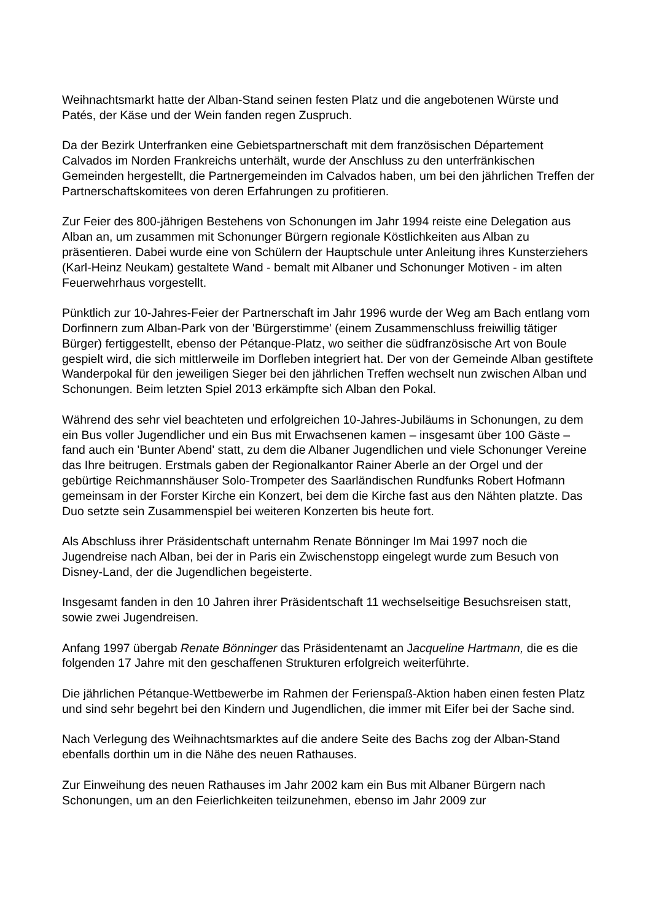Weihnachtsmarkt hatte der Alban-Stand seinen festen Platz und die angebotenen Würste und Patés, der Käse und der Wein fanden regen Zuspruch.
Da der Bezirk Unterfranken eine Gebietspartnerschaft mit dem französischen Département Calvados im Norden Frankreichs unterhält, wurde der Anschluss zu den unterfränkischen Gemeinden hergestellt, die Partnergemeinden im Calvados haben, um bei den jährlichen Treffen der Partnerschaftskomitees von deren Erfahrungen zu profitieren.
Zur Feier des 800-jährigen Bestehens von Schonungen im Jahr 1994 reiste eine Delegation aus Alban an, um zusammen mit Schonunger Bürgern regionale Köstlichkeiten aus Alban zu präsentieren. Dabei wurde eine von Schülern der Hauptschule unter Anleitung ihres Kunsterziehers (Karl-Heinz Neukam) gestaltete Wand - bemalt mit Albaner und Schonunger Motiven - im alten Feuerwehrhaus vorgestellt.
Pünktlich zur 10-Jahres-Feier der Partnerschaft im Jahr 1996 wurde der Weg am Bach entlang vom Dorfinnern zum Alban-Park von der 'Bürgerstimme' (einem Zusammenschluss freiwillig tätiger Bürger) fertiggestellt, ebenso der Pétanque-Platz, wo seither die südfranzösische Art von Boule gespielt wird, die sich mittlerweile im Dorfleben integriert hat. Der von der Gemeinde Alban gestiftete Wanderpokal für den jeweiligen Sieger bei den jährlichen Treffen wechselt nun zwischen Alban und Schonungen. Beim letzten Spiel 2013 erkämpfte sich Alban den Pokal.
Während des sehr viel beachteten und erfolgreichen 10-Jahres-Jubiläums in Schonungen, zu dem ein Bus voller Jugendlicher und ein Bus mit Erwachsenen kamen – insgesamt über 100 Gäste – fand auch ein 'Bunter Abend' statt, zu dem die Albaner Jugendlichen und viele Schonunger Vereine das Ihre beitrugen. Erstmals gaben der Regionalkantor Rainer Aberle an der Orgel und der gebürtige Reichmannshäuser Solo-Trompeter des Saarländischen Rundfunks Robert Hofmann gemeinsam in der Forster Kirche ein Konzert, bei dem die Kirche fast aus den Nähten platzte. Das Duo setzte sein Zusammenspiel bei weiteren Konzerten bis heute fort.
Als Abschluss ihrer Präsidentschaft unternahm Renate Bönninger Im Mai 1997 noch die Jugendreise nach Alban, bei der in Paris ein Zwischenstopp eingelegt wurde zum Besuch von Disney-Land, der die Jugendlichen begeisterte.
Insgesamt fanden in den 10 Jahren ihrer Präsidentschaft 11 wechselseitige Besuchsreisen statt, sowie zwei Jugendreisen.
Anfang 1997 übergab Renate Bönninger das Präsidentenamt an Jacqueline Hartmann, die es die folgenden 17 Jahre mit den geschaffenen Strukturen erfolgreich weiterführte.
Die jährlichen Pétanque-Wettbewerbe im Rahmen der Ferienspaß-Aktion haben einen festen Platz und sind sehr begehrt bei den Kindern und Jugendlichen, die immer mit Eifer bei der Sache sind.
Nach Verlegung des Weihnachtsmarktes auf die andere Seite des Bachs zog der Alban-Stand ebenfalls dorthin um in die Nähe des neuen Rathauses.
Zur Einweihung des neuen Rathauses im Jahr 2002 kam ein Bus mit Albaner Bürgern nach Schonungen, um an den Feierlichkeiten teilzunehmen, ebenso im Jahr 2009 zur